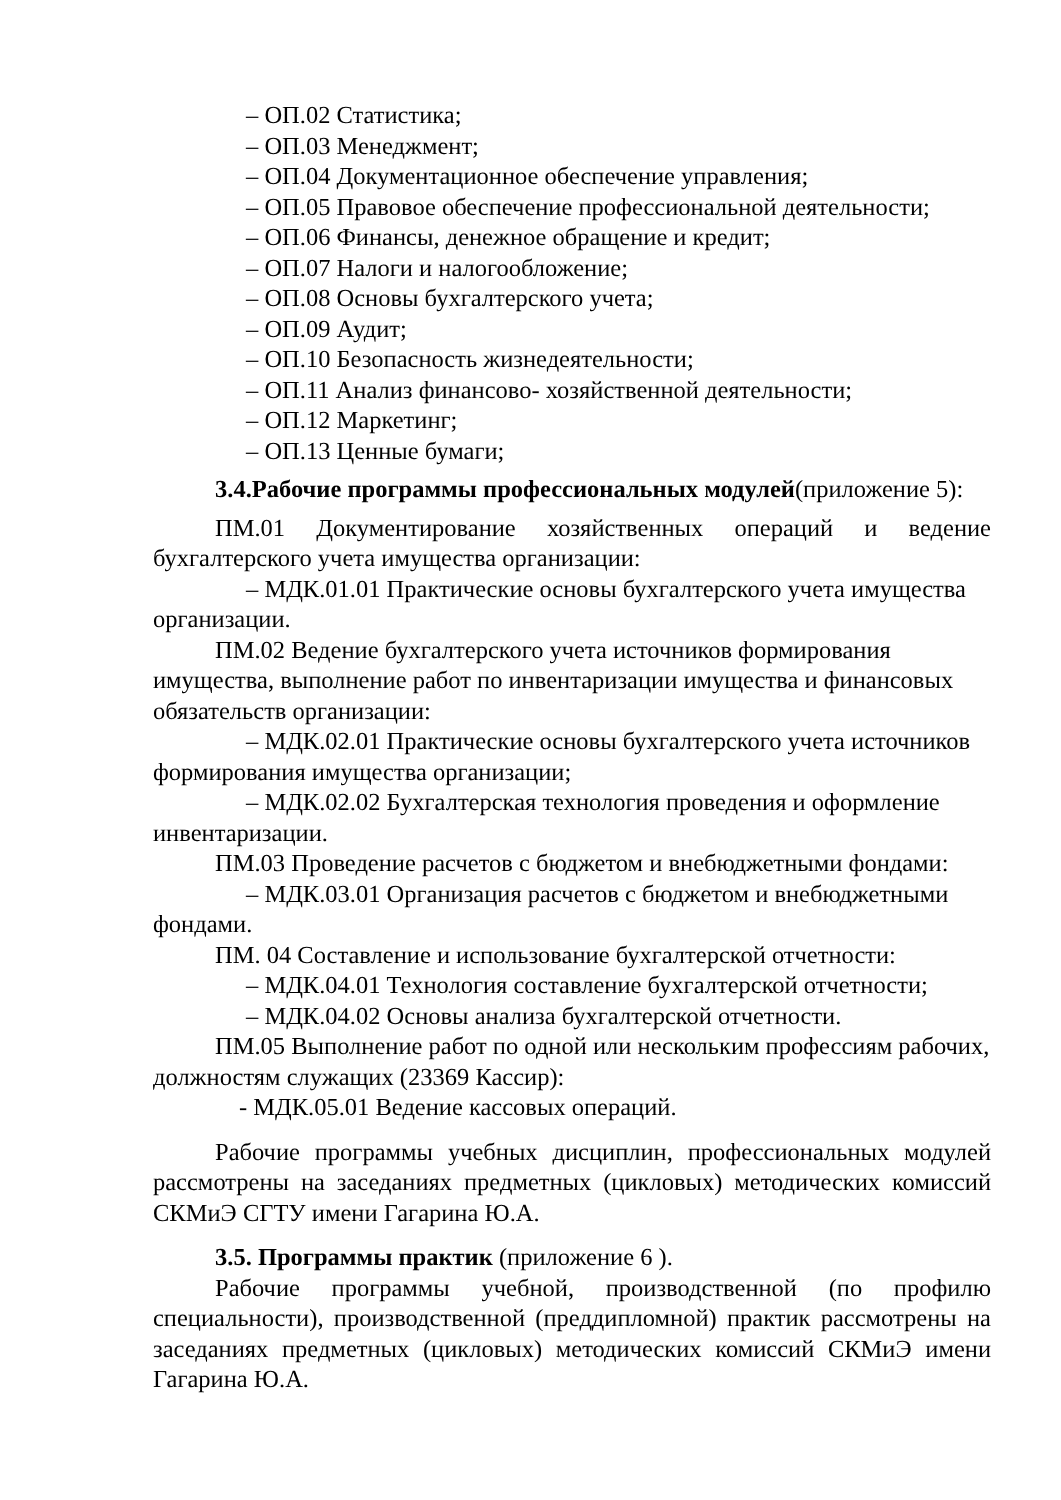– ОП.02 Статистика;
– ОП.03 Менеджмент;
– ОП.04 Документационное обеспечение управления;
– ОП.05 Правовое обеспечение профессиональной деятельности;
– ОП.06 Финансы, денежное обращение и кредит;
– ОП.07 Налоги и налогообложение;
– ОП.08 Основы бухгалтерского учета;
– ОП.09 Аудит;
– ОП.10 Безопасность жизнедеятельности;
– ОП.11 Анализ финансово- хозяйственной деятельности;
– ОП.12 Маркетинг;
– ОП.13 Ценные бумаги;
3.4.Рабочие программы профессиональных модулей(приложение 5):
ПМ.01 Документирование хозяйственных операций и ведение бухгалтерского учета имущества организации:
– МДК.01.01 Практические основы бухгалтерского учета имущества организации.
ПМ.02 Ведение бухгалтерского учета источников формирования имущества, выполнение работ по инвентаризации имущества и финансовых обязательств организации:
– МДК.02.01 Практические основы бухгалтерского учета источников формирования имущества организации;
– МДК.02.02 Бухгалтерская технология проведения и оформление инвентаризации.
ПМ.03 Проведение расчетов с бюджетом и внебюджетными фондами:
– МДК.03.01 Организация расчетов с бюджетом и внебюджетными фондами.
ПМ. 04 Составление и использование бухгалтерской отчетности:
– МДК.04.01 Технология составление бухгалтерской отчетности;
– МДК.04.02 Основы анализа бухгалтерской отчетности.
ПМ.05 Выполнение работ по одной или нескольким профессиям рабочих, должностям служащих (23369 Кассир):
- МДК.05.01 Ведение кассовых операций.
Рабочие программы учебных дисциплин, профессиональных модулей рассмотрены на заседаниях предметных (цикловых) методических комиссий СКМиЭ СГТУ имени Гагарина Ю.А.
3.5. Программы практик (приложение 6 ).
Рабочие программы учебной, производственной (по профилю специальности), производственной (преддипломной) практик рассмотрены на заседаниях предметных (цикловых) методических комиссий СКМиЭ имени Гагарина Ю.А.